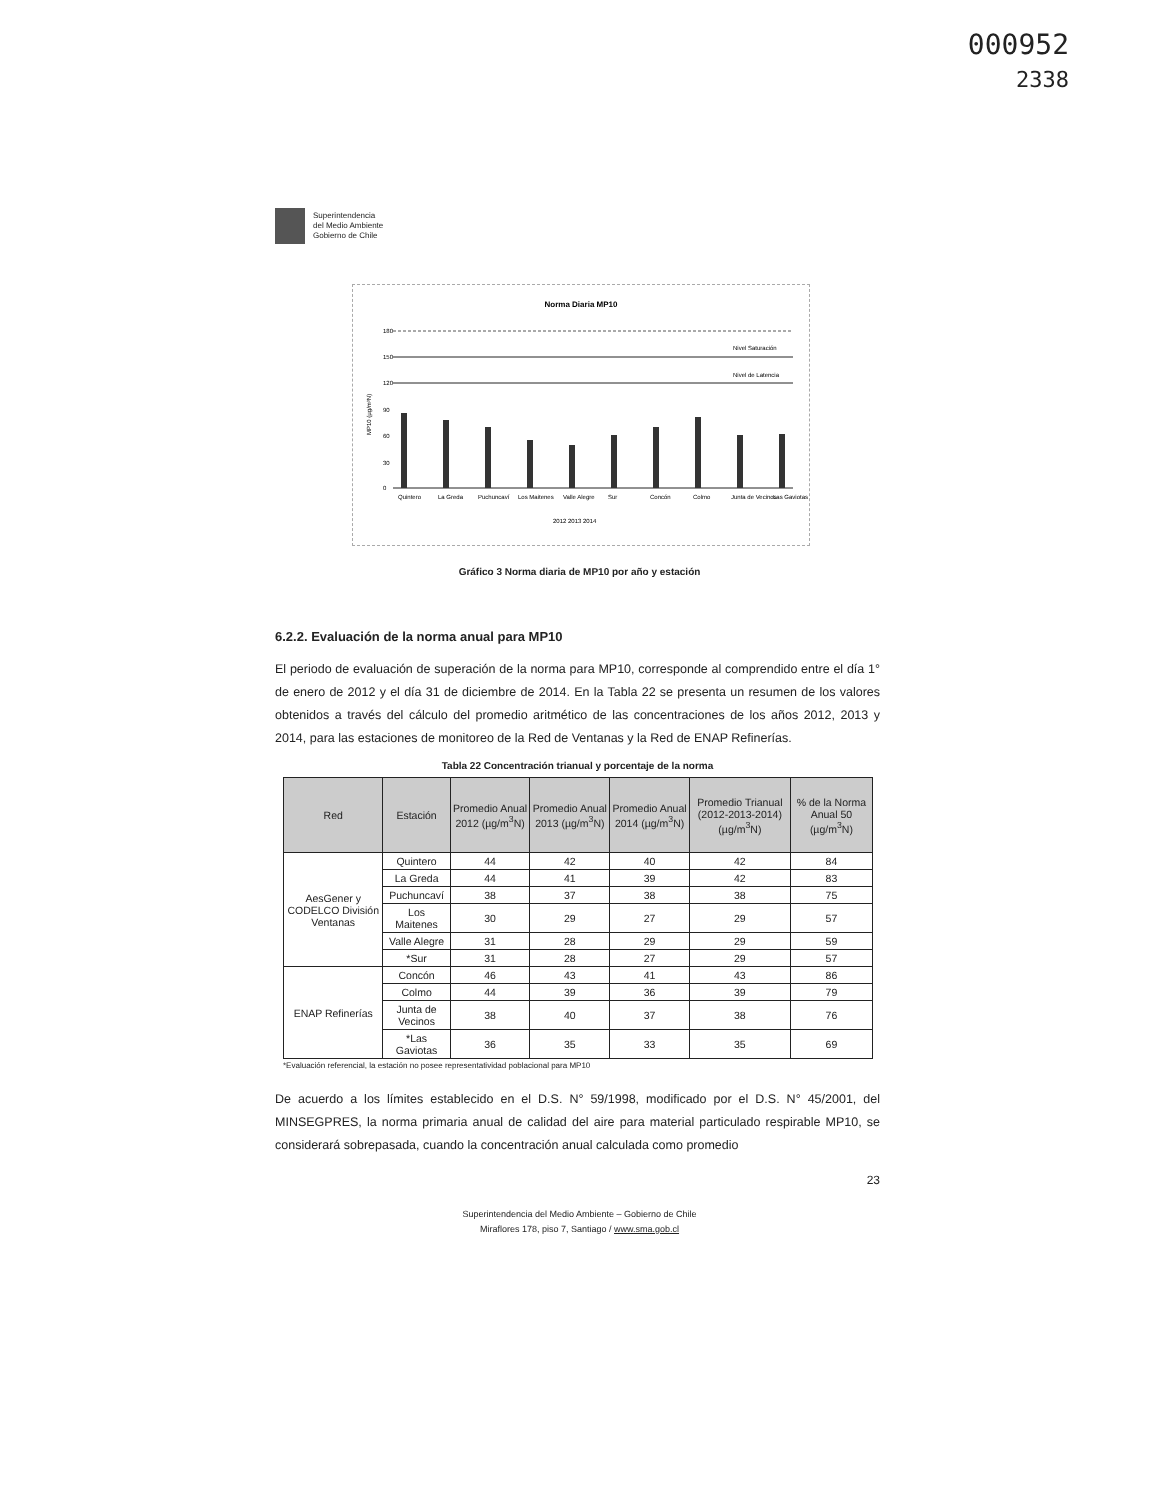000952
2338
Superintendencia
del Medio Ambiente
Gobierno de Chile
Norma Diaria MP10
180
150
Nivel Saturación
120
Nivel de Latencia
90
60
30
0
Quintero
La Greda
Puchuncaví
Los Maitenes
Valle Alegre
Sur
Concón
Colmo
Junta de Vecinos
Las Gaviotas
2012 2013 2014
MP10 (µg/m³N)
Gráfico 3 Norma diaria de MP10 por año y estación
6.2.2. Evaluación de la norma anual para MP10
El periodo de evaluación de superación de la norma para MP10, corresponde al comprendido entre el día 1° de enero de 2012 y el día 31 de diciembre de 2014. En la Tabla 22 se presenta un resumen de los valores obtenidos a través del cálculo del promedio aritmético de las concentraciones de los años 2012, 2013 y 2014, para las estaciones de monitoreo de la Red de Ventanas y la Red de ENAP Refinerías.
Tabla 22 Concentración trianual y porcentaje de la norma
| Red | Estación | Promedio Anual 2012 (µg/m<sup>3</sup>N) | Promedio Anual 2013 (µg/m<sup>3</sup>N) | Promedio Anual 2014 (µg/m<sup>3</sup>N) | Promedio Trianual (2012-2013-2014) (µg/m<sup>3</sup>N) | % de la Norma Anual 50 (µg/m<sup>3</sup>N) |
| --- | --- | --- | --- | --- | --- | --- |
| AesGener y CODELCO División Ventanas | Quintero | 44 | 42 | 40 | 42 | 84 |
| | La Greda | 44 | 41 | 39 | 42 | 83 |
| | Puchuncaví | 38 | 37 | 38 | 38 | 75 |
| | Los Maitenes | 30 | 29 | 27 | 29 | 57 |
| | Valle Alegre | 31 | 28 | 29 | 29 | 59 |
| | *Sur | 31 | 28 | 27 | 29 | 57 |
| ENAP Refinerías | Concón | 46 | 43 | 41 | 43 | 86 |
| | Colmo | 44 | 39 | 36 | 39 | 79 |
| | Junta de Vecinos | 38 | 40 | 37 | 38 | 76 |
| | *Las Gaviotas | 36 | 35 | 33 | 35 | 69 |
*Evaluación referencial, la estación no posee representatividad poblacional para MP10
De acuerdo a los límites establecido en el D.S. N° 59/1998, modificado por el D.S. N° 45/2001, del MINSEGPRES, la norma primaria anual de calidad del aire para material particulado respirable MP10, se considerará sobrepasada, cuando la concentración anual calculada como promedio
23
Superintendencia del Medio Ambiente – Gobierno de Chile
Miraflores 178, piso 7, Santiago / www.sma.gob.cl